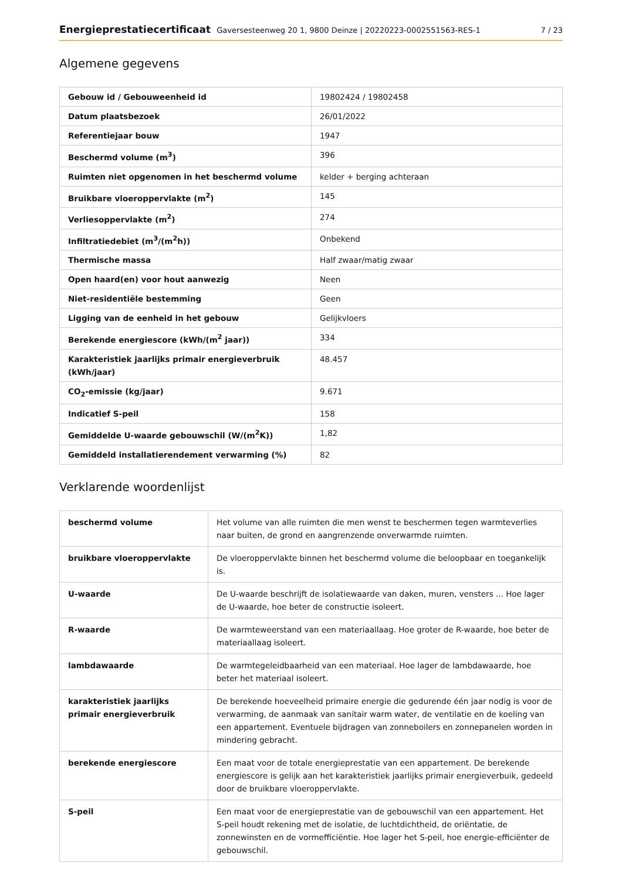Energieprestatiecertificaat Gaversesteenweg 20 1, 9800 Deinze | 20220223-0002551563-RES-1
7 / 23
Algemene gegevens
| Gebouw id / Gebouweenheid id | 19802424 / 19802458 |
| Datum plaatsbezoek | 26/01/2022 |
| Referentiejaar bouw | 1947 |
| Beschermd volume (m<sup>3</sup>) | 396 |
| Ruimten niet opgenomen in het beschermd volume | kelder + berging achteraan |
| Bruikbare vloeroppervlakte (m<sup>2</sup>) | 145 |
| Verliesoppervlakte (m<sup>2</sup>) | 274 |
| Infiltratiedebiet (m<sup>3</sup>/(m<sup>2</sup>h)) | Onbekend |
| Thermische massa | Half zwaar/matig zwaar |
| Open haard(en) voor hout aanwezig | Neen |
| Niet-residentiële bestemming | Geen |
| Ligging van de eenheid in het gebouw | Gelijkvloers |
| Berekende energiescore (kWh/(m<sup>2</sup> jaar)) | 334 |
| Karakteristiek jaarlijks primair energieverbruik (kWh/jaar) | 48.457 |
| CO<sub>2</sub>-emissie (kg/jaar) | 9.671 |
| Indicatief S-peil | 158 |
| Gemiddelde U-waarde gebouwschil (W/(m<sup>2</sup>K)) | 1,82 |
| Gemiddeld installatierendement verwarming (%) | 82 |
Verklarende woordenlijst
| beschermd volume | Het volume van alle ruimten die men wenst te beschermen tegen warmteverlies naar buiten, de grond en aangrenzende onverwarmde ruimten. |
| bruikbare vloeroppervlakte | De vloeroppervlakte binnen het beschermd volume die beloopbaar en toegankelijk is. |
| U-waarde | De U-waarde beschrijft de isolatiewaarde van daken, muren, vensters ... Hoe lager de U-waarde, hoe beter de constructie isoleert. |
| R-waarde | De warmteweerstand van een materiaallaag. Hoe groter de R-waarde, hoe beter de materiaallaag isoleert. |
| lambdawaarde | De warmtegeleidbaarheid van een materiaal. Hoe lager de lambdawaarde, hoe beter het materiaal isoleert. |
| karakteristiek jaarlijks primair energieverbruik | De berekende hoeveelheid primaire energie die gedurende één jaar nodig is voor de verwarming, de aanmaak van sanitair warm water, de ventilatie en de koeling van een appartement. Eventuele bijdragen van zonneboilers en zonnepanelen worden in mindering gebracht. |
| berekende energiescore | Een maat voor de totale energieprestatie van een appartement. De berekende energiescore is gelijk aan het karakteristiek jaarlijks primair energieverbuik, gedeeld door de bruikbare vloeroppervlakte. |
| S-peil | Een maat voor de energieprestatie van de gebouwschil van een appartement. Het S-peil houdt rekening met de isolatie, de luchtdichtheid, de oriëntatie, de zonnewinsten en de vormefficiëntie. Hoe lager het S-peil, hoe energie-efficiënter de gebouwschil. |